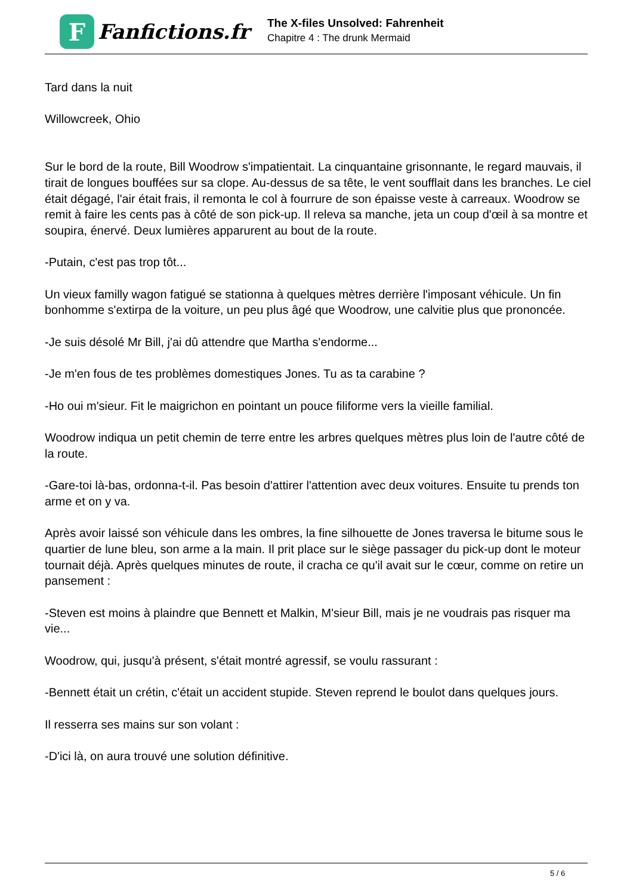F
Fanfictions.fr
The X-files Unsolved: Fahrenheit
Chapitre 4 : The drunk Mermaid
Tard dans la nuit
Willowcreek, Ohio
Sur le bord de la route, Bill Woodrow s'impatientait. La cinquantaine grisonnante, le regard mauvais, il tirait de longues bouffées sur sa clope. Au-dessus de sa tête, le vent soufflait dans les branches. Le ciel était dégagé, l'air était frais, il remonta le col à fourrure de son épaisse veste à carreaux. Woodrow se remit à faire les cents pas à côté de son pick-up. Il releva sa manche, jeta un coup d'œil à sa montre et soupira, énervé. Deux lumières apparurent au bout de la route.
-Putain, c'est pas trop tôt...
Un vieux familly wagon fatigué se stationna à quelques mètres derrière l'imposant véhicule. Un fin bonhomme s'extirpa de la voiture, un peu plus âgé que Woodrow, une calvitie plus que prononcée.
-Je suis désolé Mr Bill, j'ai dû attendre que Martha s'endorme...
-Je m'en fous de tes problèmes domestiques Jones. Tu as ta carabine ?
-Ho oui m'sieur. Fit le maigrichon en pointant un pouce filiforme vers la vieille familial.
Woodrow indiqua un petit chemin de terre entre les arbres quelques mètres plus loin de l'autre côté de la route.
-Gare-toi là-bas, ordonna-t-il. Pas besoin d'attirer l'attention avec deux voitures. Ensuite tu prends ton arme et on y va.
Après avoir laissé son véhicule dans les ombres, la fine silhouette de Jones traversa le bitume sous le quartier de lune bleu, son arme a la main. Il prit place sur le siège passager du pick-up dont le moteur tournait déjà. Après quelques minutes de route, il cracha ce qu'il avait sur le cœur, comme on retire un pansement :
-Steven est moins à plaindre que Bennett et Malkin, M'sieur Bill, mais je ne voudrais pas risquer ma vie...
Woodrow, qui, jusqu'à présent, s'était montré agressif, se voulu rassurant :
-Bennett était un crétin, c'était un accident stupide. Steven reprend le boulot dans quelques jours.
Il resserra ses mains sur son volant :
-D'ici là, on aura trouvé une solution définitive.
5 / 6